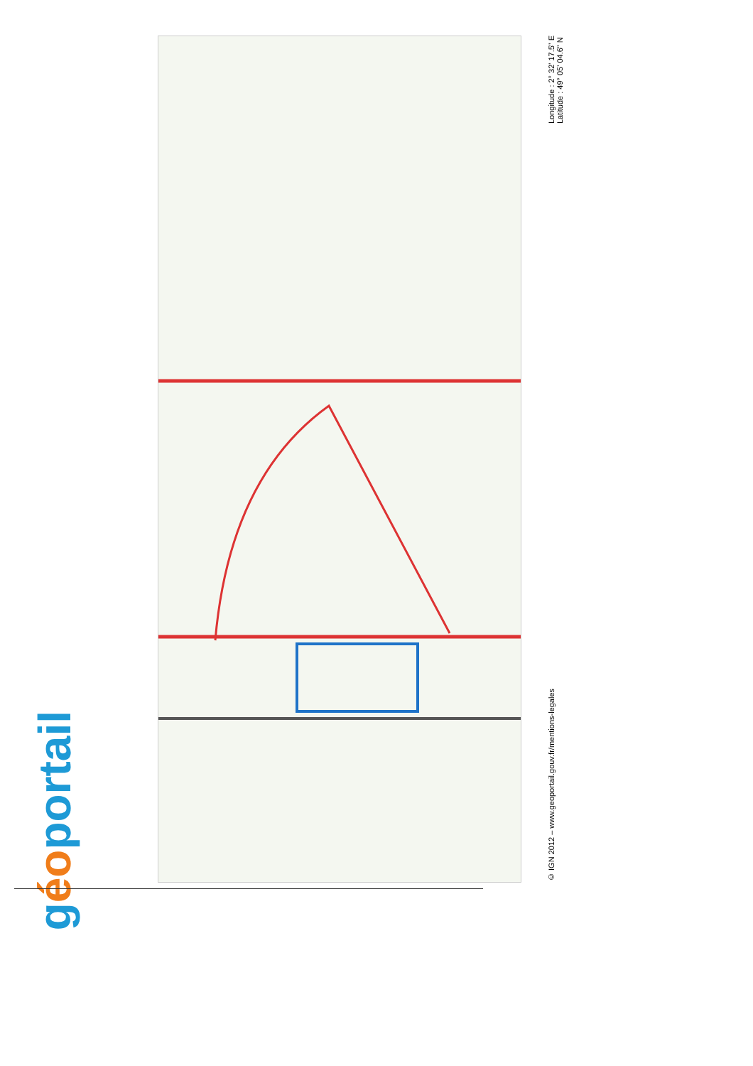géoportail
© IGN 2012 – www.geoportail.gouv.fr/mentions-legales
Longitude : 2° 32' 17.5" E
Latitude : 49° 05' 04.6" N